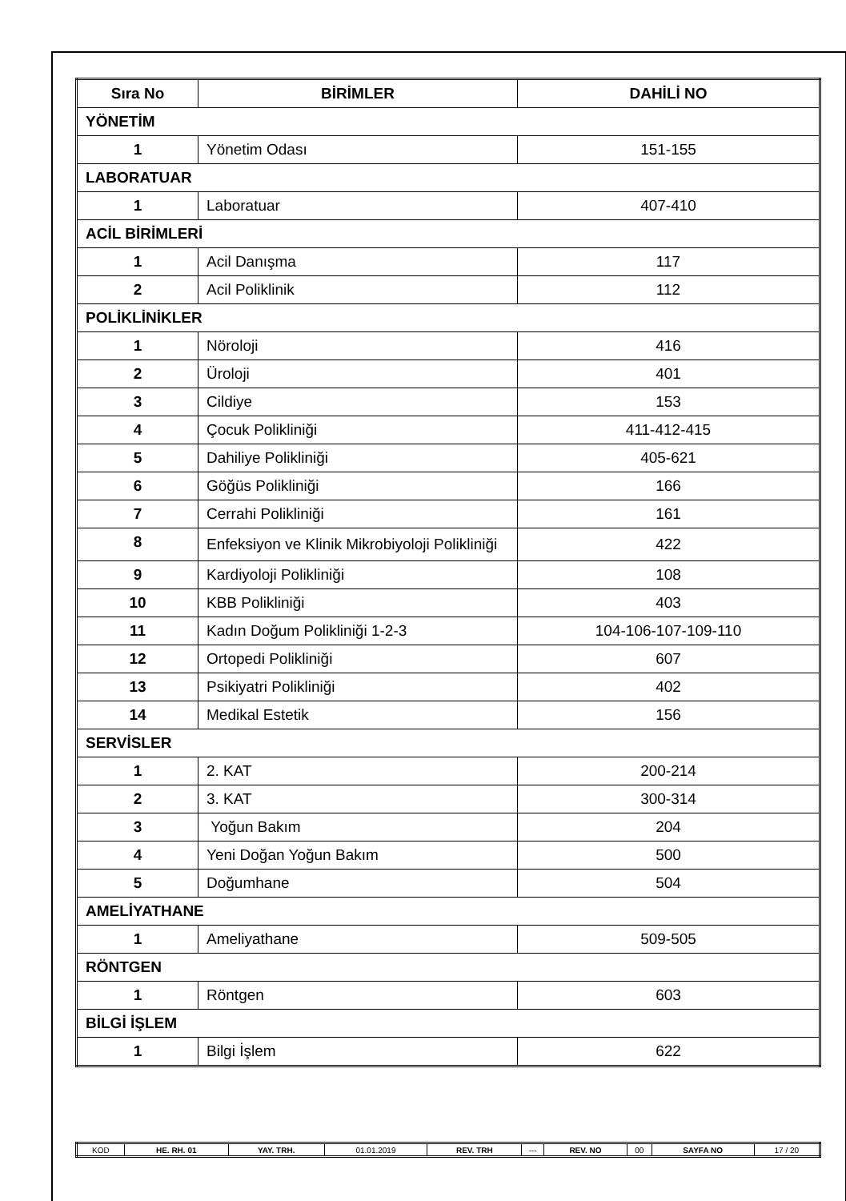| Sıra No | BİRİMLER | DAHİLİ NO |
| --- | --- | --- |
| YÖNETİM | | |
| 1 | Yönetim Odası | 151-155 |
| LABORATUAR | | |
| 1 | Laboratuar | 407-410 |
| ACİL BİRİMLERİ | | |
| 1 | Acil Danışma | 117 |
| 2 | Acil Poliklinik | 112 |
| POLİKLİNİKLER | | |
| 1 | Nöroloji | 416 |
| 2 | Üroloji | 401 |
| 3 | Cildiye | 153 |
| 4 | Çocuk Polikliniği | 411-412-415 |
| 5 | Dahiliye Polikliniği | 405-621 |
| 6 | Göğüs Polikliniği | 166 |
| 7 | Cerrahi Polikliniği | 161 |
| 8 | Enfeksiyon ve Klinik Mikrobiyoloji Polikliniği | 422 |
| 9 | Kardiyoloji Polikliniği | 108 |
| 10 | KBB Polikliniği | 403 |
| 11 | Kadın Doğum Polikliniği 1-2-3 | 104-106-107-109-110 |
| 12 | Ortopedi Polikliniği | 607 |
| 13 | Psikiyatri Polikliniği | 402 |
| 14 | Medikal Estetik | 156 |
| SERVİSLER | | |
| 1 | 2. KAT | 200-214 |
| 2 | 3. KAT | 300-314 |
| 3 | Yoğun Bakım | 204 |
| 4 | Yeni Doğan Yoğun Bakım | 500 |
| 5 | Doğumhane | 504 |
| AMELİYATHANE | | |
| 1 | Ameliyathane | 509-505 |
| RÖNTGEN | | |
| 1 | Röntgen | 603 |
| BİLGİ İŞLEM | | |
| 1 | Bilgi İşlem | 622 |
| KOD | HE. RH. 01 | YAY. TRH. | 01.01.2019 | REV. TRH | --- | REV. NO | 00 | SAYFA NO | 17 / 20 |